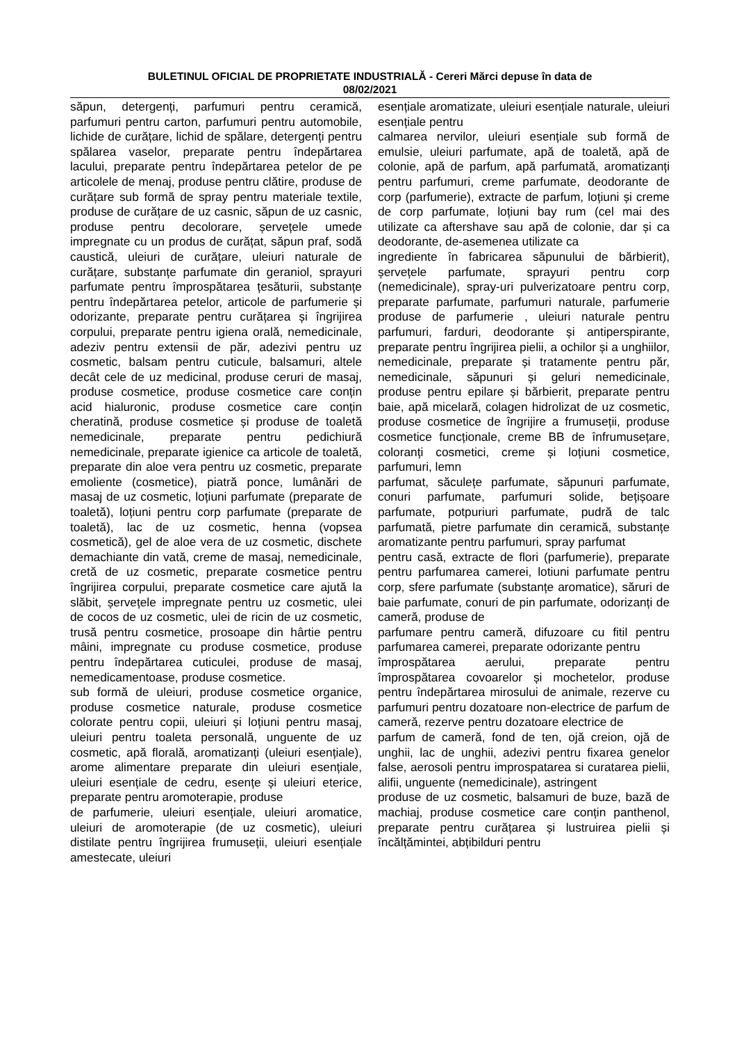BULETINUL OFICIAL DE PROPRIETATE INDUSTRIALĂ - Cereri Mărci depuse în data de
08/02/2021
săpun, detergenți, parfumuri pentru ceramică, parfumuri pentru carton, parfumuri pentru automobile, lichide de curățare, lichid de spălare, detergenți pentru spălarea vaselor, preparate pentru îndepărtarea lacului, preparate pentru îndepărtarea petelor de pe articolele de menaj, produse pentru clătire, produse de curățare sub formă de spray pentru materiale textile, produse de curățare de uz casnic, săpun de uz casnic, produse pentru decolorare, șervețele umede impregnate cu un produs de curățat, săpun praf, sodă caustică, uleiuri de curățare, uleiuri naturale de curățare, substanțe parfumate din geraniol, sprayuri parfumate pentru împrospătarea țesăturii, substanțe pentru îndepărtarea petelor, articole de parfumerie și odorizante, preparate pentru curățarea și îngrijirea corpului, preparate pentru igiena orală, nemedicinale, adeziv pentru extensii de păr, adezivi pentru uz cosmetic, balsam pentru cuticule, balsamuri, altele decât cele de uz medicinal, produse ceruri de masaj, produse cosmetice, produse cosmetice care conțin acid hialuronic, produse cosmetice care conțin cheratină, produse cosmetice și produse de toaletă nemedicinale, preparate pentru pedichiură nemedicinale, preparate igienice ca articole de toaletă, preparate din aloe vera pentru uz cosmetic, preparate emoliente (cosmetice), piatră ponce, lumânări de masaj de uz cosmetic, loțiuni parfumate (preparate de toaletă), loțiuni pentru corp parfumate (preparate de toaletă), lac de uz cosmetic, henna (vopsea cosmetică), gel de aloe vera de uz cosmetic, dischete demachiante din vată, creme de masaj, nemedicinale, cretă de uz cosmetic, preparate cosmetice pentru îngrijirea corpului, preparate cosmetice care ajută la slăbit, șervețele impregnate pentru uz cosmetic, ulei de cocos de uz cosmetic, ulei de ricin de uz cosmetic, trusă pentru cosmetice, prosoape din hârtie pentru mâini, impregnate cu produse cosmetice, produse pentru îndepărtarea cuticulei, produse de masaj, nemedicamentoase, produse cosmetice.
sub formă de uleiuri, produse cosmetice organice, produse cosmetice naturale, produse cosmetice colorate pentru copii, uleiuri și loțiuni pentru masaj, uleiuri pentru toaleta personală, unguente de uz cosmetic, apă florală, aromatizanți (uleiuri esențiale), arome alimentare preparate din uleiuri esențiale, uleiuri esențiale de cedru, esențe și uleiuri eterice, preparate pentru aromoterapie, produse
de parfumerie, uleiuri esențiale, uleiuri aromatice, uleiuri de aromoterapie (de uz cosmetic), uleiuri distilate pentru îngrijirea frumuseții, uleiuri esențiale amestecate, uleiuri
esențiale aromatizate, uleiuri esențiale naturale, uleiuri esențiale pentru
calmarea nervilor, uleiuri esențiale sub formă de emulsie, uleiuri parfumate, apă de toaletă, apă de colonie, apă de parfum, apă parfumată, aromatizanți pentru parfumuri, creme parfumate, deodorante de corp (parfumerie), extracte de parfum, loțiuni și creme de corp parfumate, loțiuni bay rum (cel mai des utilizate ca aftershave sau apă de colonie, dar și ca deodorante, de-asemenea utilizate ca
ingrediente în fabricarea săpunului de bărbierit), șervețele parfumate, sprayuri pentru corp (nemedicinale), spray-uri pulverizatoare pentru corp, preparate parfumate, parfumuri naturale, parfumerie produse de parfumerie , uleiuri naturale pentru parfumuri, farduri, deodorante și antiperspirante, preparate pentru îngrijirea pielii, a ochilor și a unghiilor, nemedicinale, preparate și tratamente pentru păr, nemedicinale, săpunuri și geluri nemedicinale, produse pentru epilare și bărbierit, preparate pentru baie, apă micelară, colagen hidrolizat de uz cosmetic, produse cosmetice de îngrijire a frumuseții, produse cosmetice funcționale, creme BB de înfrumusețare, coloranți cosmetici, creme și loțiuni cosmetice, parfumuri, lemn
parfumat, săculețe parfumate, săpunuri parfumate, conuri parfumate, parfumuri solide, bețișoare parfumate, potpuriuri parfumate, pudră de talc parfumată, pietre parfumate din ceramică, substanțe aromatizante pentru parfumuri, spray parfumat
pentru casă, extracte de flori (parfumerie), preparate pentru parfumarea camerei, lotiuni parfumate pentru corp, sfere parfumate (substanțe aromatice), săruri de baie parfumate, conuri de pin parfumate, odorizanți de cameră, produse de
parfumare pentru cameră, difuzoare cu fitil pentru parfumarea camerei, preparate odorizante pentru
împrospătarea aerului, preparate pentru împrospătarea covoarelor și mochetelor, produse pentru îndepărtarea mirosului de animale, rezerve cu parfumuri pentru dozatoare non-electrice de parfum de cameră, rezerve pentru dozatoare electrice de
parfum de cameră, fond de ten, ojă creion, ojă de unghii, lac de unghii, adezivi pentru fixarea genelor false, aerosoli pentru improspatarea si curatarea pielii, alifii, unguente (nemedicinale), astringent
produse de uz cosmetic, balsamuri de buze, bază de machiaj, produse cosmetice care conțin panthenol, preparate pentru curățarea și lustruirea pielii și încălțămintei, abțibilduri pentru